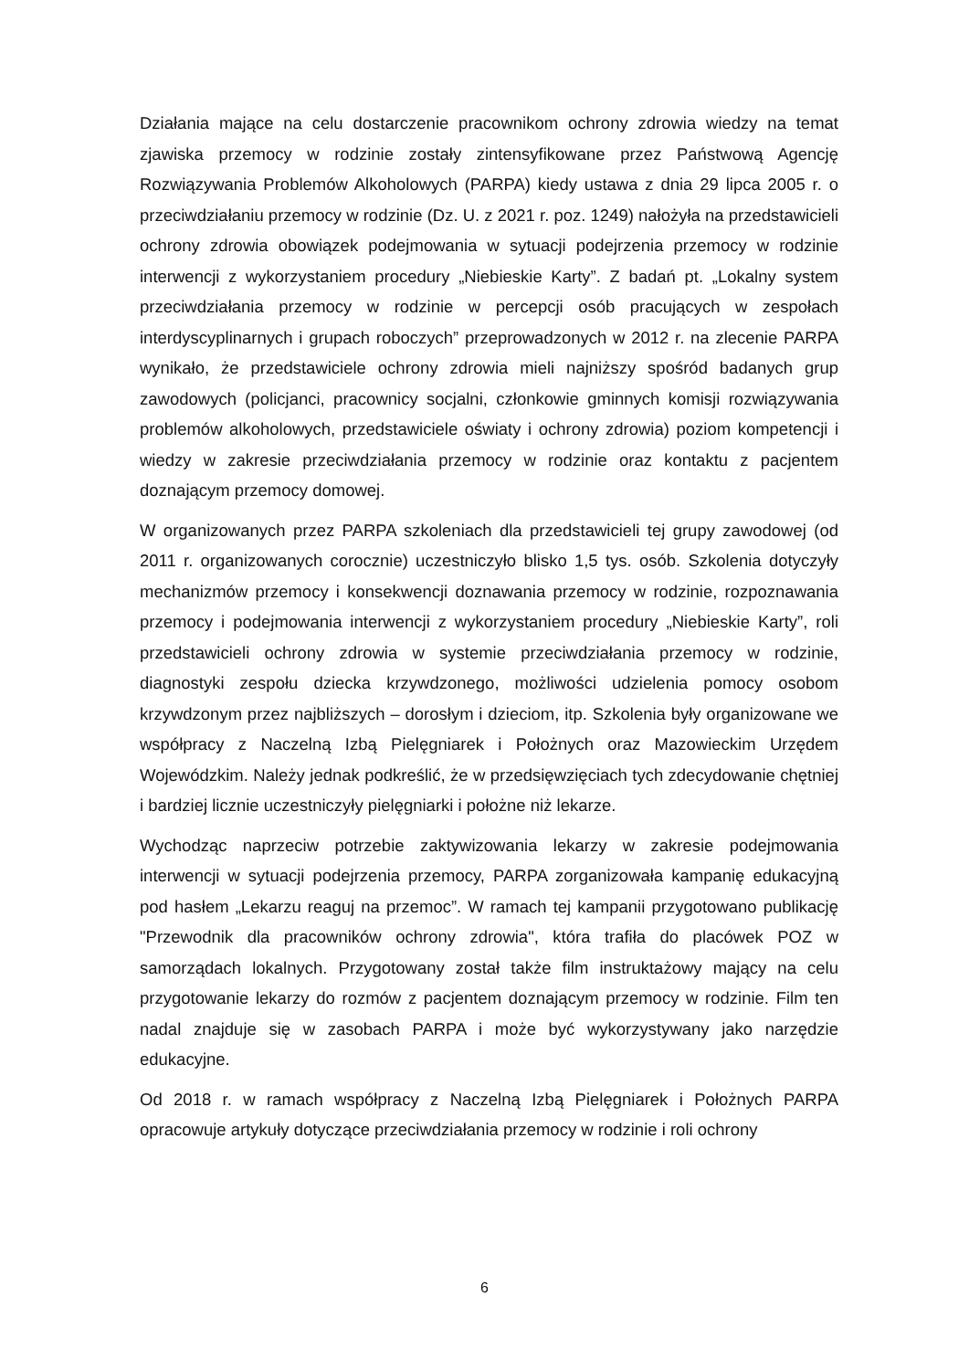Działania mające na celu dostarczenie pracownikom ochrony zdrowia wiedzy na temat zjawiska przemocy w rodzinie zostały zintensyfikowane przez Państwową Agencję Rozwiązywania Problemów Alkoholowych (PARPA) kiedy ustawa z dnia 29 lipca 2005 r. o przeciwdziałaniu przemocy w rodzinie (Dz. U. z 2021 r. poz. 1249) nałożyła na przedstawicieli ochrony zdrowia obowiązek podejmowania w sytuacji podejrzenia przemocy w rodzinie interwencji z wykorzystaniem procedury „Niebieskie Karty”. Z badań pt. „Lokalny system przeciwdziałania przemocy w rodzinie w percepcji osób pracujących w zespołach interdyscyplinarnych i grupach roboczych” przeprowadzonych w 2012 r. na zlecenie PARPA wynikało, że przedstawiciele ochrony zdrowia mieli najniższy spośród badanych grup zawodowych (policjanci, pracownicy socjalni, członkowie gminnych komisji rozwiązywania problemów alkoholowych, przedstawiciele oświaty i ochrony zdrowia) poziom kompetencji i wiedzy w zakresie przeciwdziałania przemocy w rodzinie oraz kontaktu z pacjentem doznającym przemocy domowej.
W organizowanych przez PARPA szkoleniach dla przedstawicieli tej grupy zawodowej (od 2011 r. organizowanych corocznie) uczestniczyło blisko 1,5 tys. osób. Szkolenia dotyczyły mechanizmów przemocy i konsekwencji doznawania przemocy w rodzinie, rozpoznawania przemocy i podejmowania interwencji z wykorzystaniem procedury „Niebieskie Karty”, roli przedstawicieli ochrony zdrowia w systemie przeciwdziałania przemocy w rodzinie, diagnostyki zespołu dziecka krzywdzonego, możliwości udzielenia pomocy osobom krzywdzonym przez najbliższych – dorosłym i dzieciom, itp. Szkolenia były organizowane we współpracy z Naczelną Izbą Pielęgniarek i Położnych oraz Mazowieckim Urzędem Wojewódzkim. Należy jednak podkreślić, że w przedsięwzięciach tych zdecydowanie chętniej i bardziej licznie uczestniczyły pielęgniarki i położne niż lekarze.
Wychodząc naprzeciw potrzebie zaktywizowania lekarzy w zakresie podejmowania interwencji w sytuacji podejrzenia przemocy, PARPA zorganizowała kampanię edukacyjną pod hasłem „Lekarzu reaguj na przemoc”. W ramach tej kampanii przygotowano publikację "Przewodnik dla pracowników ochrony zdrowia", która trafiła do placówek POZ w samorządach lokalnych. Przygotowany został także film instruktażowy mający na celu przygotowanie lekarzy do rozmów z pacjentem doznającym przemocy w rodzinie. Film ten nadal znajduje się w zasobach PARPA i może być wykorzystywany jako narzędzie edukacyjne.
Od 2018 r. w ramach współpracy z Naczelną Izbą Pielęgniarek i Położnych PARPA opracowuje artykuły dotyczące przeciwdziałania przemocy w rodzinie i roli ochrony
6